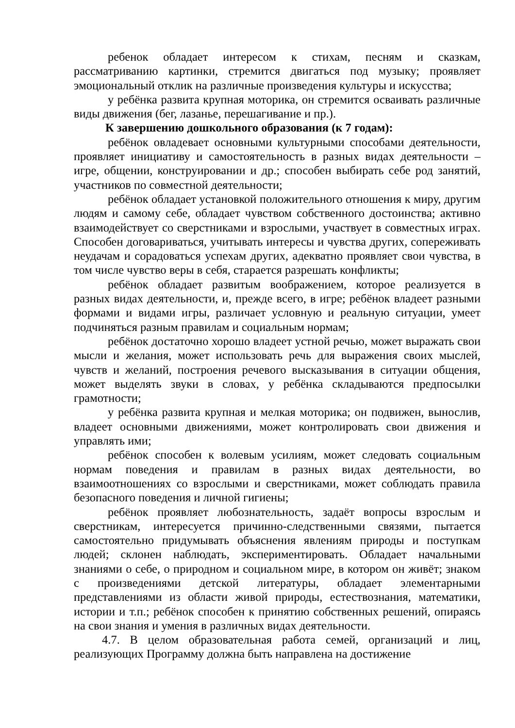ребенок обладает интересом к стихам, песням и сказкам, рассматриванию картинки, стремится двигаться под музыку; проявляет эмоциональный отклик на различные произведения культуры и искусства;
у ребёнка развита крупная моторика, он стремится осваивать различные виды движения (бег, лазанье, перешагивание и пр.).
К завершению дошкольного образования (к 7 годам):
ребёнок овладевает основными культурными способами деятельности, проявляет инициативу и самостоятельность в разных видах деятельности – игре, общении, конструировании и др.; способен выбирать себе род занятий, участников по совместной деятельности;
ребёнок обладает установкой положительного отношения к миру, другим людям и самому себе, обладает чувством собственного достоинства; активно взаимодействует со сверстниками и взрослыми, участвует в совместных играх. Способен договариваться, учитывать интересы и чувства других, сопереживать неудачам и сорадоваться успехам других, адекватно проявляет свои чувства, в том числе чувство веры в себя, старается разрешать конфликты;
ребёнок обладает развитым воображением, которое реализуется в разных видах деятельности, и, прежде всего, в игре; ребёнок владеет разными формами и видами игры, различает условную и реальную ситуации, умеет подчиняться разным правилам и социальным нормам;
ребёнок достаточно хорошо владеет устной речью, может выражать свои мысли и желания, может использовать речь для выражения своих мыслей, чувств и желаний, построения речевого высказывания в ситуации общения, может выделять звуки в словах, у ребёнка складываются предпосылки грамотности;
у ребёнка развита крупная и мелкая моторика; он подвижен, вынослив, владеет основными движениями, может контролировать свои движения и управлять ими;
ребёнок способен к волевым усилиям, может следовать социальным нормам поведения и правилам в разных видах деятельности, во взаимоотношениях со взрослыми и сверстниками, может соблюдать правила безопасного поведения и личной гигиены;
ребёнок проявляет любознательность, задаёт вопросы взрослым и сверстникам, интересуется причинно-следственными связями, пытается самостоятельно придумывать объяснения явлениям природы и поступкам людей; склонен наблюдать, экспериментировать. Обладает начальными знаниями о себе, о природном и социальном мире, в котором он живёт; знаком с произведениями детской литературы, обладает элементарными представлениями из области живой природы, естествознания, математики, истории и т.п.; ребёнок способен к принятию собственных решений, опираясь на свои знания и умения в различных видах деятельности.
4.7. В целом образовательная работа семей, организаций и лиц, реализующих Программу должна быть направлена на достижение